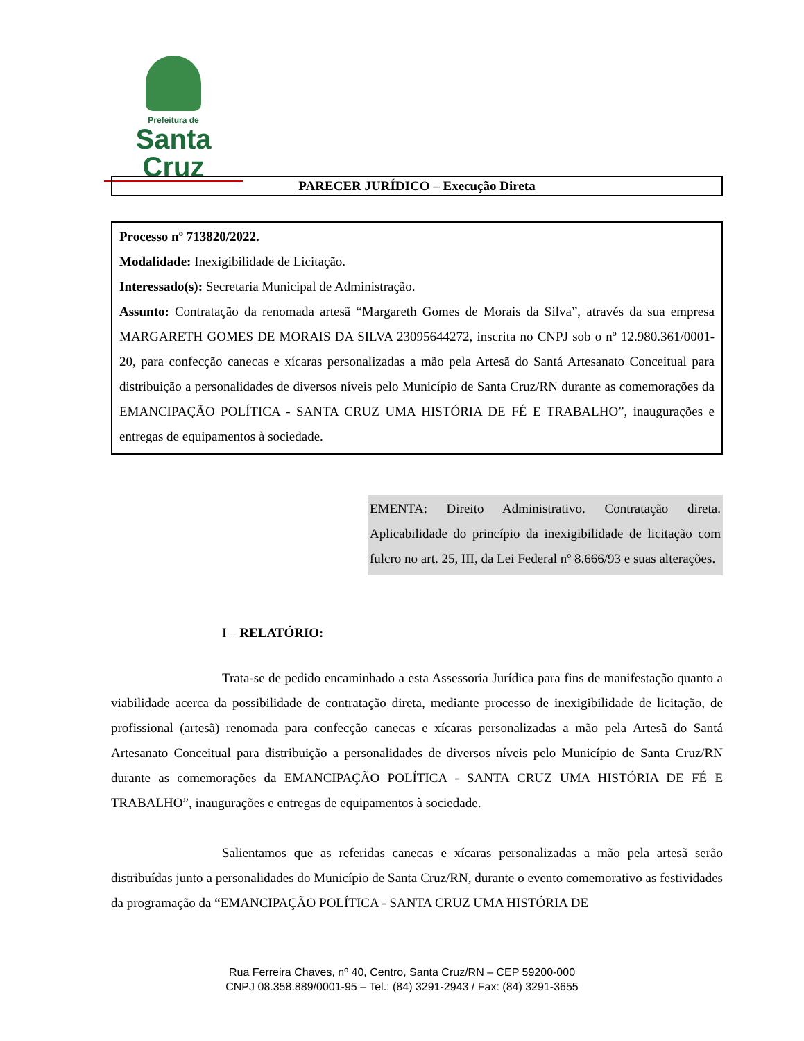Prefeitura de
Santa Cruz
PARECER JURÍDICO – Execução Direta
Processo nº 713820/2022.
Modalidade: Inexigibilidade de Licitação.
Interessado(s): Secretaria Municipal de Administração.
Assunto: Contratação da renomada artesã “Margareth Gomes de Morais da Silva”, através da sua empresa MARGARETH GOMES DE MORAIS DA SILVA 23095644272, inscrita no CNPJ sob o nº 12.980.361/0001-20, para confecção canecas e xícaras personalizadas a mão pela Artesã do Santá Artesanato Conceitual para distribuição a personalidades de diversos níveis pelo Município de Santa Cruz/RN durante as comemorações da EMANCIPAÇÃO POLÍTICA - SANTA CRUZ UMA HISTÓRIA DE FÉ E TRABALHO”, inaugurações e entregas de equipamentos à sociedade.
EMENTA: Direito Administrativo. Contratação direta. Aplicabilidade do princípio da inexigibilidade de licitação com fulcro no art. 25, III, da Lei Federal nº 8.666/93 e suas alterações.
I – RELATÓRIO:
Trata-se de pedido encaminhado a esta Assessoria Jurídica para fins de manifestação quanto a viabilidade acerca da possibilidade de contratação direta, mediante processo de inexigibilidade de licitação, de profissional (artesã) renomada para confecção canecas e xícaras personalizadas a mão pela Artesã do Santá Artesanato Conceitual para distribuição a personalidades de diversos níveis pelo Município de Santa Cruz/RN durante as comemorações da EMANCIPAÇÃO POLÍTICA - SANTA CRUZ UMA HISTÓRIA DE FÉ E TRABALHO”, inaugurações e entregas de equipamentos à sociedade.
Salientamos que as referidas canecas e xícaras personalizadas a mão pela artesã serão distribuídas junto a personalidades do Município de Santa Cruz/RN, durante o evento comemorativo as festividades da programação da “EMANCIPAÇÃO POLÍTICA - SANTA CRUZ UMA HISTÓRIA DE
Rua Ferreira Chaves, nº 40, Centro, Santa Cruz/RN – CEP 59200-000
CNPJ 08.358.889/0001-95 – Tel.: (84) 3291-2943 / Fax: (84) 3291-3655